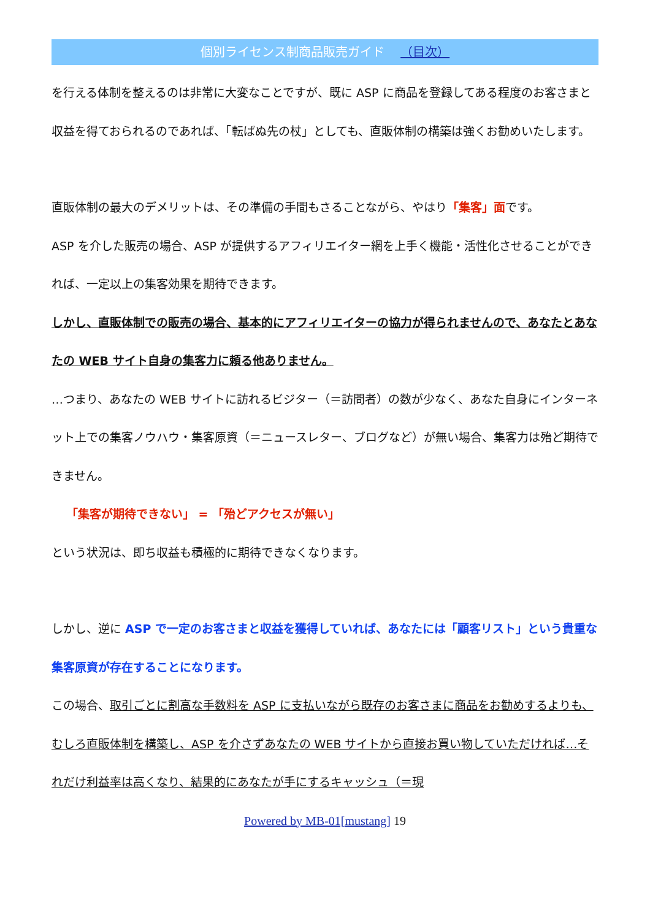個別ライセンス制商品販売ガイド （目次）
を行える体制を整えるのは非常に大変なことですが、既に ASP に商品を登録してある程度のお客さまと収益を得ておられるのであれば、「転ばぬ先の杖」としても、直販体制の構築は強くお勧めいたします。
直販体制の最大のデメリットは、その準備の手間もさることながら、やはり「集客」面です。
ASP を介した販売の場合、ASP が提供するアフィリエイター網を上手く機能・活性化させることができれば、一定以上の集客効果を期待できます。
しかし、直販体制での販売の場合、基本的にアフィリエイターの協力が得られませんので、あなたとあなたの WEB サイト自身の集客力に頼る他ありません。
…つまり、あなたの WEB サイトに訪れるビジター（＝訪問者）の数が少なく、あなた自身にインターネット上での集客ノウハウ・集客原資（＝ニュースレター、ブログなど）が無い場合、集客力は殆ど期待できません。
「集客が期待できない」 = 「殆どアクセスが無い」
という状況は、即ち収益も積極的に期待できなくなります。
しかし、逆に ASP で一定のお客さまと収益を獲得していれば、あなたには「顧客リスト」という貴重な集客原資が存在することになります。
この場合、取引ごとに割高な手数料を ASP に支払いながら既存のお客さまに商品をお勧めするよりも、むしろ直販体制を構築し、ASP を介さずあなたの WEB サイトから直接お買い物していただければ…それだけ利益率は高くなり、結果的にあなたが手にするキャッシュ（＝現
Powered by MB-01[mustang] 19